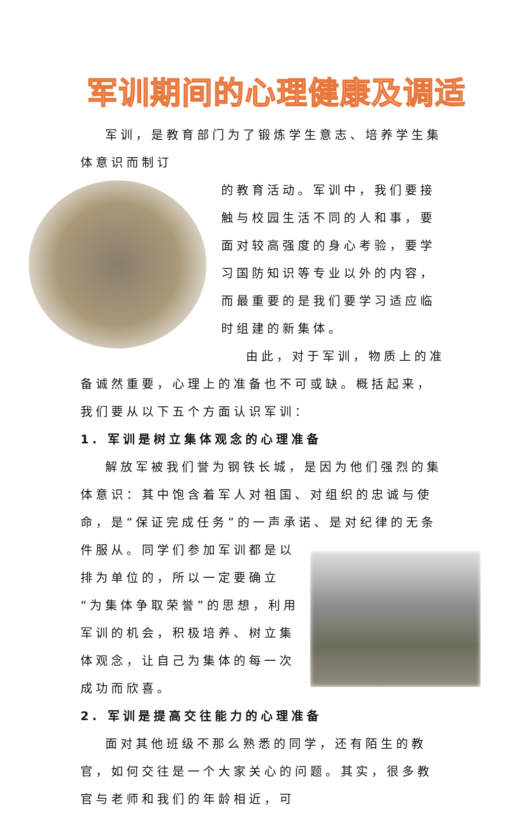军训期间的心理健康及调适
军训，是教育部门为了锻炼学生意志、培养学生集体意识而制订
的教育活动。军训中，我们要接触与校园生活不同的人和事，要面对较高强度的身心考验，要学习国防知识等专业以外的内容，而最重要的是我们要学习适应临时组建的新集体。
由此，对于军训，物质上的准备诚然重要，心理上的准备也不可或缺。概括起来，我们要从以下五个方面认识军训：
1. 军训是树立集体观念的心理准备
解放军被我们誉为钢铁长城，是因为他们强烈的集体意识：其中饱含着军人对祖国、对组织的忠诚与使命，是“保证完成任务”的一声承诺、是对纪律的无条件服从。 同学们参加军训都是以排为单位的，所以一定要确立“为集体争取荣誉”的思想，利用军训的机会，积极培养、树立集体观念，让自己为集体的每一次成功而欣喜。
2. 军训是提高交往能力的心理准备
面对其他班级不那么熟悉的同学，还有陌生的教官，如何交往是一个大家关心的问题。其实，很多教官与老师和我们的年龄相近，可